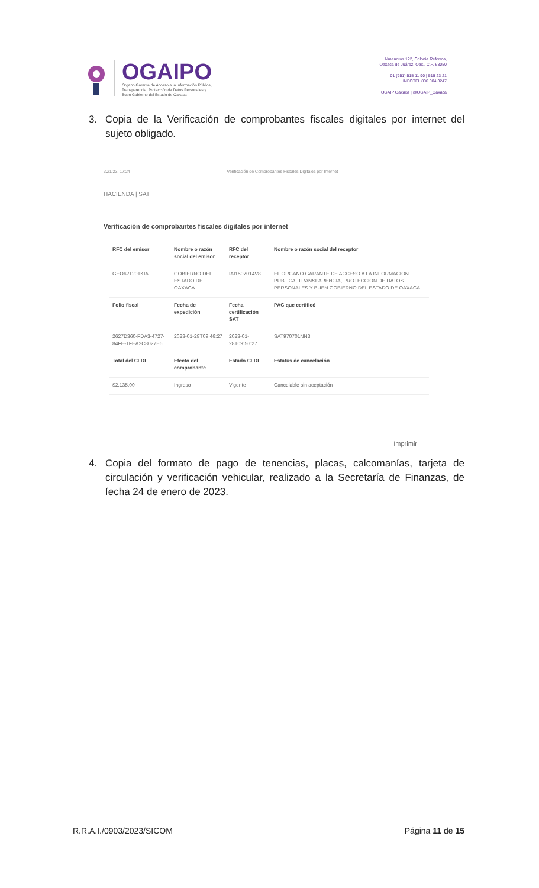OGAIPO
Órgano Garante de Acceso a la Información Pública,
Transparencia, Protección de Datos Personales y
Buen Gobierno del Estado de Oaxaca
Almendros 122, Colonia Reforma,
Oaxaca de Juárez, Oax., C.P. 68050
01 (951) 515 11 90 | 515 23 21
INFOTEL 800 004 3247
OGAIP Oaxaca | @OGAIP_Oaxaca
3. Copia de la Verificación de comprobantes fiscales digitales por internet del sujeto obligado.
30/1/23, 17:24 Verificación de Comprobantes Fiscales Digitales por Internet
HACIENDA | SAT
Verificación de comprobantes fiscales digitales por internet
| RFC del emisor | Nombre o razón social del emisor | RFC del receptor | Nombre o razón social del receptor |
| --- | --- | --- | --- |
| GEO621201KIA | GOBIERNO DEL ESTADO DE OAXACA | IAI1507014V8 | EL ORGANO GARANTE DE ACCESO A LA INFORMACION PUBLICA, TRANSPARENCIA, PROTECCION DE DATOS PERSONALES Y BUEN GOBIERNO DEL ESTADO DE OAXACA |
| Folio fiscal | Fecha de expedición | Fecha certificación SAT | PAC que certificó |
| 2627D360-FDA3-4727-84FE-1FEA2C8027E6 | 2023-01-28T09:46:27 | 2023-01-28T09:56:27 | SAT970701NN3 |
| Total del CFDI | Efecto del comprobante | Estado CFDI | Estatus de cancelación |
| $2,135.00 | Ingreso | Vigente | Cancelable sin aceptación |
Imprimir
4. Copia del formato de pago de tenencias, placas, calcomanías, tarjeta de circulación y verificación vehicular, realizado a la Secretaría de Finanzas, de fecha 24 de enero de 2023.
R.R.A.I./0903/2023/SICOM Página 11 de 15